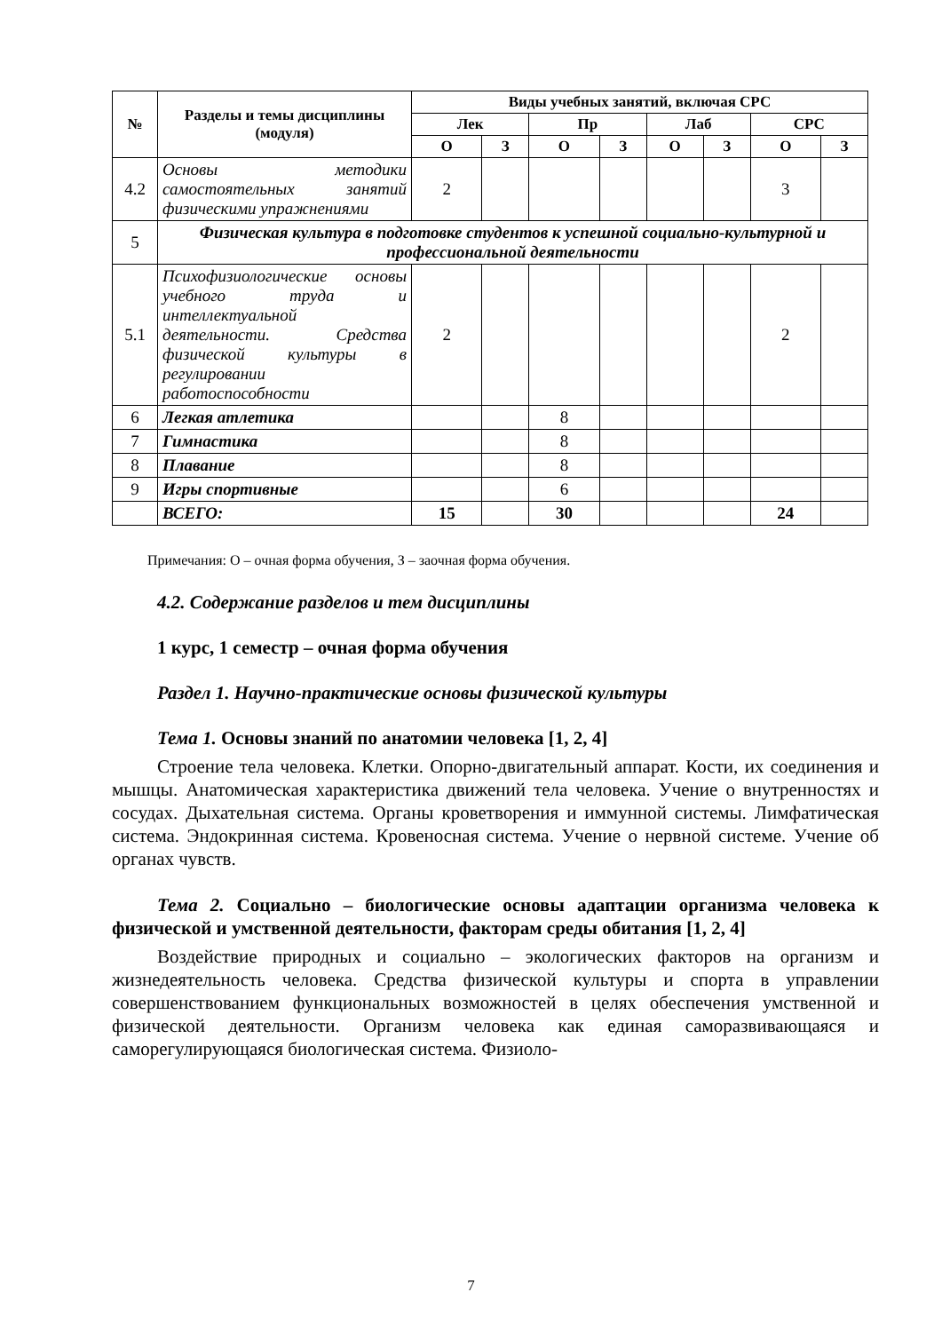| № | Разделы и темы дисциплины (модуля) | Виды учебных занятий, включая СРС | | | | | | | |
| --- | --- | --- | --- | --- | --- | --- | --- | --- | --- |
| | | Лек | | Пр | | Лаб | | СРС | |
| | | О | З | О | З | О | З | О | З |
| 4.2 | Основы методики самостоятельных занятий физическими упражнениями | 2 | | | | | | 3 | |
| 5 | Физическая культура в подготовке студентов к успешной социально-культурной и профессиональной деятельности | | | | | | | | |
| 5.1 | Психофизиологические основы учебного труда и интеллектуальной деятельности. Средства физической культуры в регулировании работоспособности | 2 | | | | | | 2 | |
| 6 | Легкая атлетика | | | 8 | | | | | |
| 7 | Гимнастика | | | 8 | | | | | |
| 8 | Плавание | | | 8 | | | | | |
| 9 | Игры спортивные | | | 6 | | | | | |
| | ВСЕГО: | 15 | | 30 | | | | 24 | |
Примечания: О – очная форма обучения, З – заочная форма обучения.
4.2. Содержание разделов и тем дисциплины
1 курс, 1 семестр – очная форма обучения
Раздел 1. Научно-практические основы физической культуры
Тема 1. Основы знаний по анатомии человека [1, 2, 4]
Строение тела человека. Клетки. Опорно-двигательный аппарат. Кости, их соединения и мышцы. Анатомическая характеристика движений тела человека. Учение о внутренностях и сосудах. Дыхательная система. Органы кроветворения и иммунной системы. Лимфатическая система. Эндокринная система. Кровеносная система. Учение о нервной системе. Учение об органах чувств.
Тема 2. Социально – биологические основы адаптации организма человека к физической и умственной деятельности, факторам среды обитания [1, 2, 4]
Воздействие природных и социально – экологических факторов на организм и жизнедеятельность человека. Средства физической культуры и спорта в управлении совершенствованием функциональных возможностей в целях обеспечения умственной и физической деятельности. Организм человека как единая саморазвивающаяся и саморегулирующаяся биологическая система. Физиоло-
7